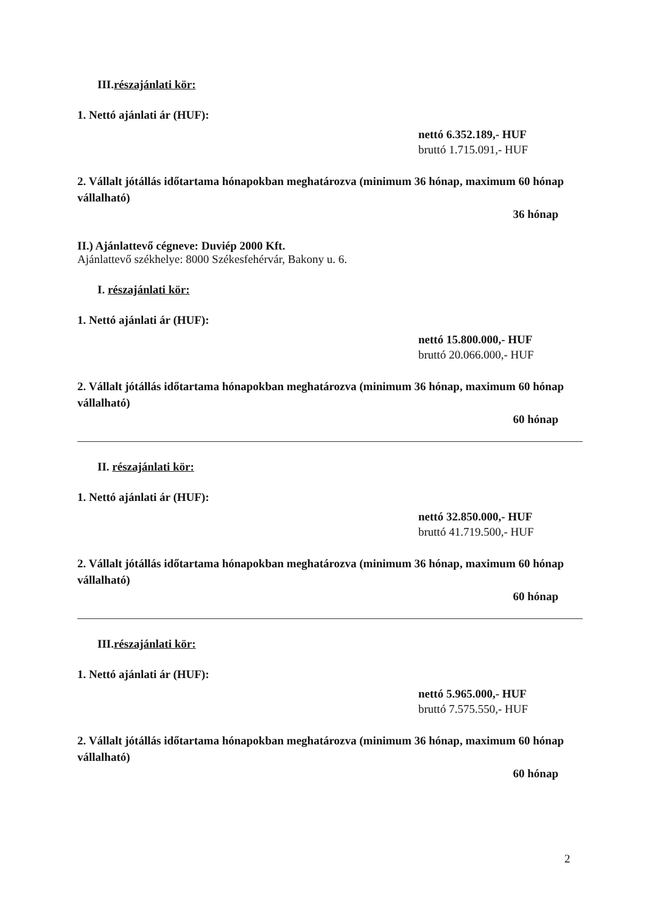III.részajánlati kör:
1. Nettó ajánlati ár (HUF):
nettó 6.352.189,- HUF
bruttó 1.715.091,- HUF
2. Vállalt jótállás időtartama hónapokban meghatározva (minimum 36 hónap, maximum 60 hónap vállalható)
36 hónap
II.) Ajánlattevő cégneve: Duviép 2000 Kft.
Ajánlattevő székhelye: 8000 Székesfehérvár, Bakony u. 6.
I. részajánlati kör:
1. Nettó ajánlati ár (HUF):
nettó 15.800.000,- HUF
bruttó 20.066.000,- HUF
2. Vállalt jótállás időtartama hónapokban meghatározva (minimum 36 hónap, maximum 60 hónap vállalható)
60 hónap
II. részajánlati kör:
1. Nettó ajánlati ár (HUF):
nettó 32.850.000,- HUF
bruttó 41.719.500,- HUF
2. Vállalt jótállás időtartama hónapokban meghatározva (minimum 36 hónap, maximum 60 hónap vállalható)
60 hónap
III.részajánlati kör:
1. Nettó ajánlati ár (HUF):
nettó 5.965.000,- HUF
bruttó 7.575.550,- HUF
2. Vállalt jótállás időtartama hónapokban meghatározva (minimum 36 hónap, maximum 60 hónap vállalható)
60 hónap
2